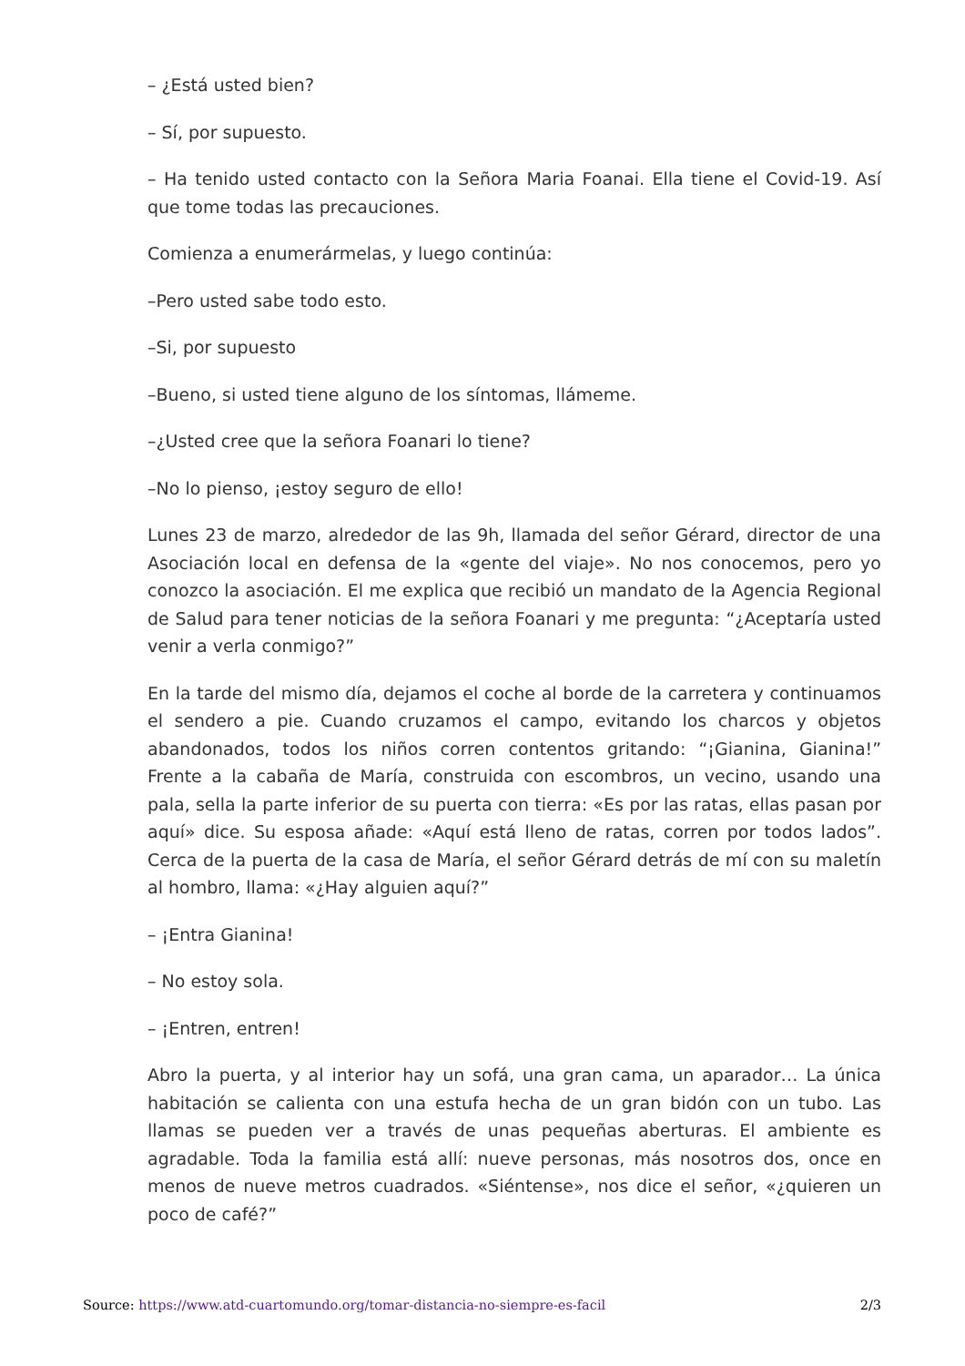– ¿Está usted bien?
– Sí, por supuesto.
– Ha tenido usted contacto con la Señora Maria Foanai. Ella tiene el Covid-19. Así que tome todas las precauciones.
Comienza a enumerármelas, y luego continúa:
–Pero usted sabe todo esto.
–Si, por supuesto
–Bueno, si usted tiene alguno de los síntomas, llámeme.
–¿Usted cree que la señora Foanari lo tiene?
–No lo pienso, ¡estoy seguro de ello!
Lunes 23 de marzo, alrededor de las 9h, llamada del señor Gérard, director de una Asociación local en defensa de la «gente del viaje». No nos conocemos, pero yo conozco la asociación. El me explica que recibió un mandato de la Agencia Regional de Salud para tener noticias de la señora Foanari y me pregunta: “¿Aceptaría usted venir a verla conmigo?”
En la tarde del mismo día, dejamos el coche al borde de la carretera y continuamos el sendero a pie. Cuando cruzamos el campo, evitando los charcos y objetos abandonados, todos los niños corren contentos gritando: “¡Gianina, Gianina!” Frente a la cabaña de María, construida con escombros, un vecino, usando una pala, sella la parte inferior de su puerta con tierra: «Es por las ratas, ellas pasan por aquí» dice. Su esposa añade: «Aquí está lleno de ratas, corren por todos lados”. Cerca de la puerta de la casa de María, el señor Gérard detrás de mí con su maletín al hombro, llama: «¿Hay alguien aquí?”
– ¡Entra Gianina!
– No estoy sola.
– ¡Entren, entren!
Abro la puerta, y al interior hay un sofá, una gran cama, un aparador… La única habitación se calienta con una estufa hecha de un gran bidón con un tubo. Las llamas se pueden ver a través de unas pequeñas aberturas. El ambiente es agradable. Toda la familia está allí: nueve personas, más nosotros dos, once en menos de nueve metros cuadrados. «Siéntense», nos dice el señor, «¿quieren un poco de café?”
Source: https://www.atd-cuartomundo.org/tomar-distancia-no-siempre-es-facil 2/3